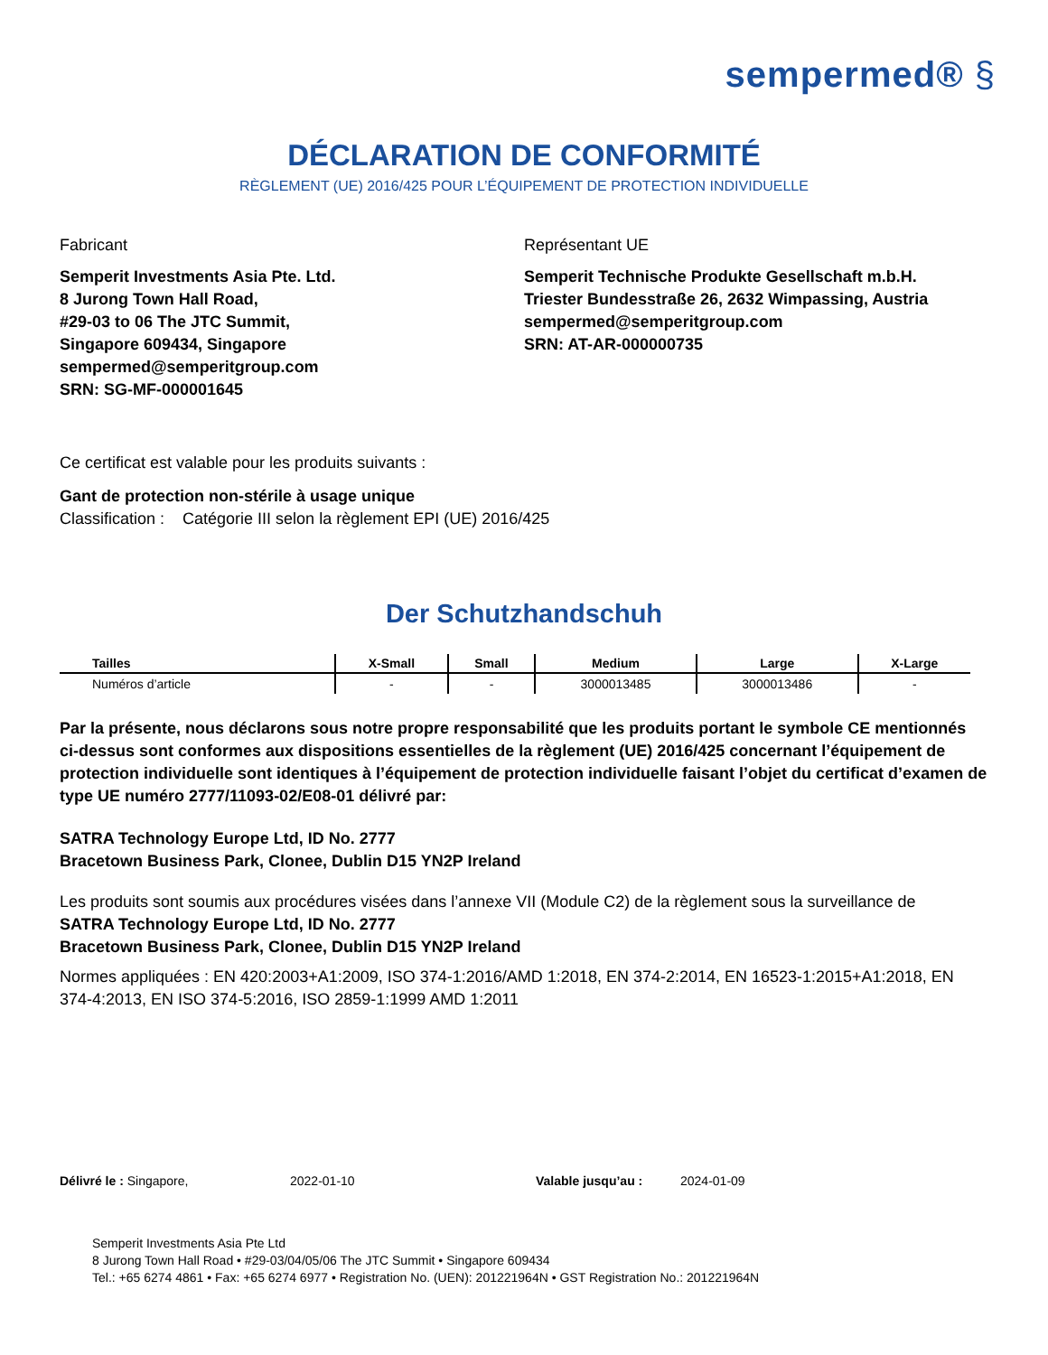sempermed® §
DÉCLARATION DE CONFORMITÉ
RÈGLEMENT (UE) 2016/425 POUR L’ÉQUIPEMENT DE PROTECTION INDIVIDUELLE
Fabricant
Semperit Investments Asia Pte. Ltd.
8 Jurong Town Hall Road,
#29-03 to 06 The JTC Summit,
Singapore 609434, Singapore
sempermed@semperitgroup.com
SRN: SG-MF-000001645
Représentant UE
Semperit Technische Produkte Gesellschaft m.b.H.
Triester Bundesstraße 26, 2632 Wimpassing, Austria
sempermed@semperitgroup.com
SRN: AT-AR-000000735
Ce certificat est valable pour les produits suivants :
Gant de protection non-stérile à usage unique
Classification : Catégorie III selon la règlement EPI (UE) 2016/425
Der Schutzhandschuh
| Tailles | X-Small | Small | Medium | Large | X-Large |
| --- | --- | --- | --- | --- | --- |
| Numéros d’article | - | - | 3000013485 | 3000013486 | - |
Par la présente, nous déclarons sous notre propre responsabilité que les produits portant le symbole CE mentionnés ci-dessus sont conformes aux dispositions essentielles de la règlement (UE) 2016/425 concernant l’équipement de protection individuelle sont identiques à l’équipement de protection individuelle faisant l’objet du certificat d’examen de type UE numéro 2777/11093-02/E08-01 délivré par:
SATRA Technology Europe Ltd, ID No. 2777
Bracetown Business Park, Clonee, Dublin D15 YN2P Ireland
Les produits sont soumis aux procédures visées dans l’annexe VII (Module C2) de la règlement sous la surveillance de
SATRA Technology Europe Ltd, ID No. 2777
Bracetown Business Park, Clonee, Dublin D15 YN2P Ireland
Normes appliquées : EN 420:2003+A1:2009, ISO 374-1:2016/AMD 1:2018, EN 374-2:2014, EN 16523-1:2015+A1:2018, EN 374-4:2013, EN ISO 374-5:2016, ISO 2859-1:1999 AMD 1:2011
Délivré le : Singapore, 2022-01-10 Valable jusqu’au : 2024-01-09
Semperit Investments Asia Pte Ltd
8 Jurong Town Hall Road • #29-03/04/05/06 The JTC Summit • Singapore 609434
Tel.: +65 6274 4861 • Fax: +65 6274 6977 • Registration No. (UEN): 201221964N • GST Registration No.: 201221964N